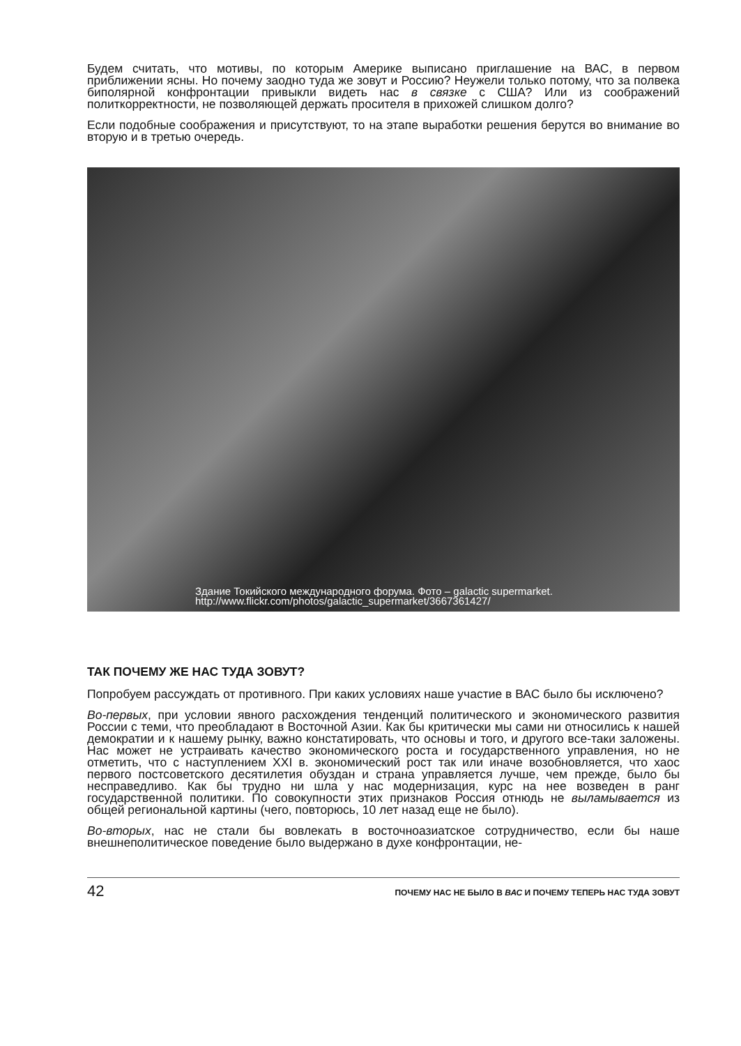Будем считать, что мотивы, по которым Америке выписано приглашение на ВАС, в первом приближении ясны. Но почему заодно туда же зовут и Россию? Неужели только потому, что за полвека биполярной конфронтации привыкли видеть нас в связке с США? Или из соображений политкорректности, не позволяющей держать просителя в прихожей слишком долго?
Если подобные соображения и присутствуют, то на этапе выработки решения берутся во внимание во вторую и в третью очередь.
Здание Токийского международного форума. Фото – galactic supermarket.
http://www.flickr.com/photos/galactic_supermarket/3667361427/
ТАК ПОЧЕМУ ЖЕ НАС ТУДА ЗОВУТ?
Попробуем рассуждать от противного. При каких условиях наше участие в ВАС было бы исключено?
Во-первых, при условии явного расхождения тенденций политического и экономического развития России с теми, что преобладают в Восточной Азии. Как бы критически мы сами ни относились к нашей демократии и к нашему рынку, важно констатировать, что основы и того, и другого все-таки заложены. Нас может не устраивать качество экономического роста и государственного управления, но не отметить, что с наступлением XXI в. экономический рост так или иначе возобновляется, что хаос первого постсоветского десятилетия обуздан и страна управляется лучше, чем прежде, было бы несправедливо. Как бы трудно ни шла у нас модернизация, курс на нее возведен в ранг государственной политики. По совокупности этих признаков Россия отнюдь не выламывается из общей региональной картины (чего, повторюсь, 10 лет назад еще не было).
Во-вторых, нас не стали бы вовлекать в восточноазиатское сотрудничество, если бы наше внешнеполитическое поведение было выдержано в духе конфронтации, не-
42 ПОЧЕМУ НАС НЕ БЫЛО В ВАС И ПОЧЕМУ ТЕПЕРЬ НАС ТУДА ЗОВУТ